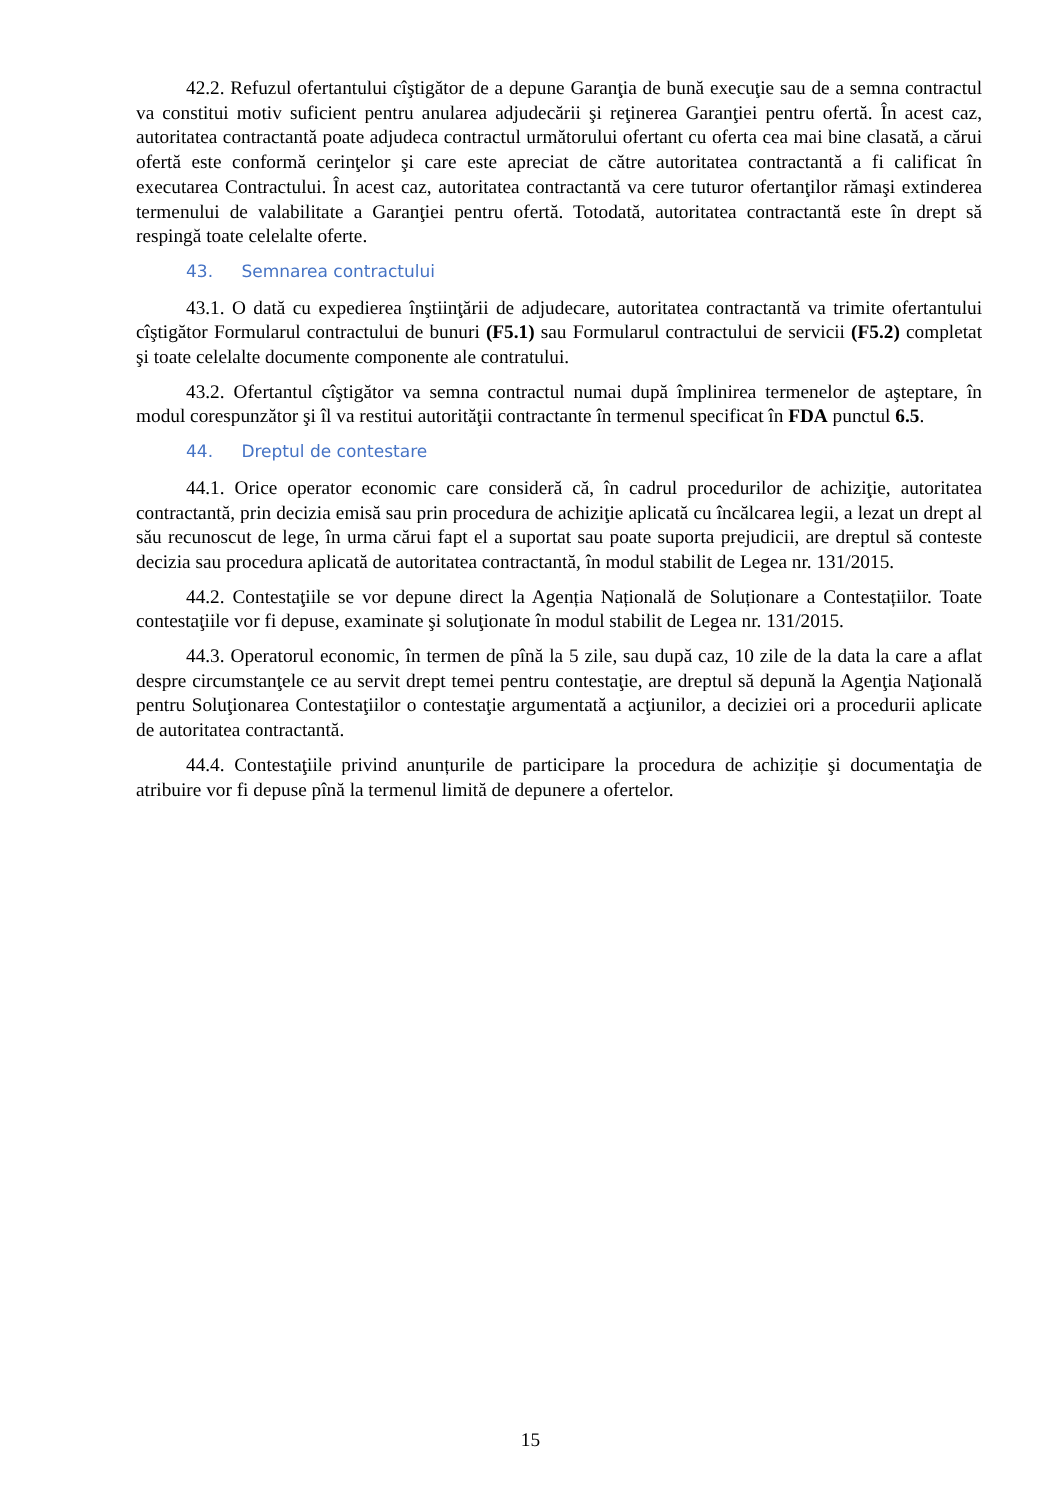42.2. Refuzul ofertantului cîştigător de a depune Garanţia de bună execuţie sau de a semna contractul va constitui motiv suficient pentru anularea adjudecării şi reţinerea Garanţiei pentru ofertă. În acest caz, autoritatea contractantă poate adjudeca contractul următorului ofertant cu oferta cea mai bine clasată, a cărui ofertă este conformă cerinţelor şi care este apreciat de către autoritatea contractantă a fi calificat în executarea Contractului. În acest caz, autoritatea contractantă va cere tuturor ofertanţilor rămaşi extinderea termenului de valabilitate a Garanţiei pentru ofertă. Totodată, autoritatea contractantă este în drept să respingă toate celelalte oferte.
43. Semnarea contractului
43.1. O dată cu expedierea înştiinţării de adjudecare, autoritatea contractantă va trimite ofertantului cîştigător Formularul contractului de bunuri (F5.1) sau Formularul contractului de servicii (F5.2) completat şi toate celelalte documente componente ale contratului.
43.2. Ofertantul cîştigător va semna contractul numai după împlinirea termenelor de aşteptare, în modul corespunzător şi îl va restitui autorităţii contractante în termenul specificat în FDA punctul 6.5.
44. Dreptul de contestare
44.1. Orice operator economic care consideră că, în cadrul procedurilor de achiziţie, autoritatea contractantă, prin decizia emisă sau prin procedura de achiziţie aplicată cu încălcarea legii, a lezat un drept al său recunoscut de lege, în urma cărui fapt el a suportat sau poate suporta prejudicii, are dreptul să conteste decizia sau procedura aplicată de autoritatea contractantă, în modul stabilit de Legea nr. 131/2015.
44.2. Contestaţiile se vor depune direct la Agenția Națională de Soluționare a Contestațiilor. Toate contestaţiile vor fi depuse, examinate şi soluţionate în modul stabilit de Legea nr. 131/2015.
44.3. Operatorul economic, în termen de pînă la 5 zile, sau după caz, 10 zile de la data la care a aflat despre circumstanţele ce au servit drept temei pentru contestaţie, are dreptul să depună la Agenţia Naţională pentru Soluţionarea Contestaţiilor o contestaţie argumentată a acţiunilor, a deciziei ori a procedurii aplicate de autoritatea contractantă.
44.4. Contestaţiile privind anunțurile de participare la procedura de achiziție şi documentaţia de atribuire vor fi depuse pînă la termenul limită de depunere a ofertelor.
15